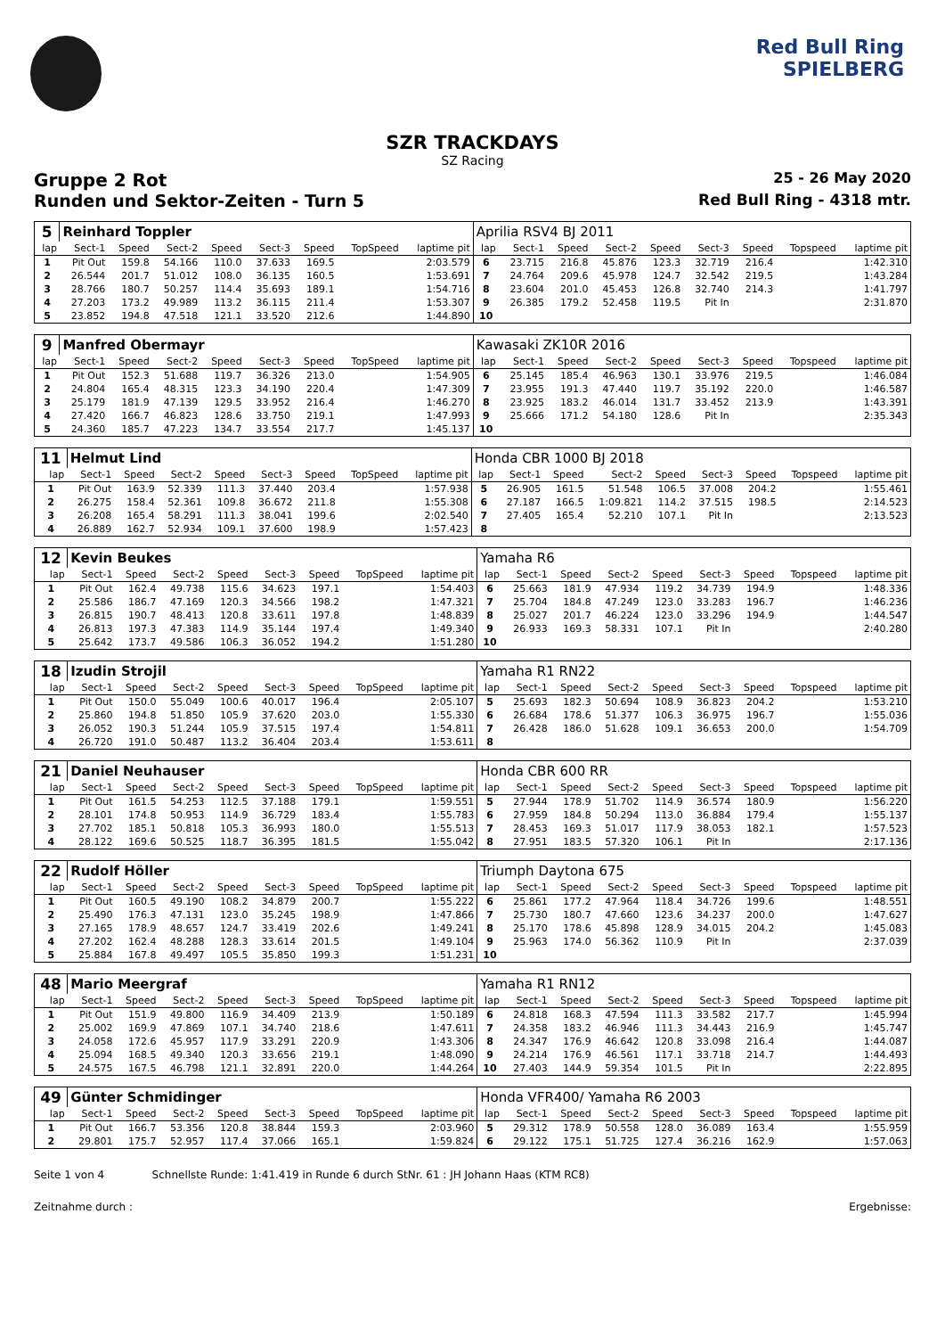Red Bull Ring
SPIELBERG
SZR TRACKDAYS
SZ Racing
Gruppe 2 Rot 25 - 26 May 2020
Runden und Sektor-Zeiten - Turn 5 Red Bull Ring - 4318 mtr.
| 5 | Reinhard Toppler | | | | | | | | Aprilia RSV4 BJ 2011 | | | | | | | | |
| lap | Sect-1 | Speed | Sect-2 | Speed | Sect-3 | Speed | TopSpeed | laptime pit | lap | Sect-1 | Speed | Sect-2 | Speed | Sect-3 | Speed | Topspeed | laptime pit |
| 1 | Pit Out | 159.8 | 54.166 | 110.0 | 37.633 | 169.5 | | 2:03.579 | 6 | 23.715 | 216.8 | 45.876 | 123.3 | 32.719 | 216.4 | | 1:42.310 |
| 2 | 26.544 | 201.7 | 51.012 | 108.0 | 36.135 | 160.5 | | 1:53.691 | 7 | 24.764 | 209.6 | 45.978 | 124.7 | 32.542 | 219.5 | | 1:43.284 |
| 3 | 28.766 | 180.7 | 50.257 | 114.4 | 35.693 | 189.1 | | 1:54.716 | 8 | 23.604 | 201.0 | 45.453 | 126.8 | 32.740 | 214.3 | | 1:41.797 |
| 4 | 27.203 | 173.2 | 49.989 | 113.2 | 36.115 | 211.4 | | 1:53.307 | 9 | 26.385 | 179.2 | 52.458 | 119.5 | Pit In | | | 2:31.870 |
| 5 | 23.852 | 194.8 | 47.518 | 121.1 | 33.520 | 212.6 | | 1:44.890 | 10 | | | | | | | | |
| 9 | Manfred Obermayr | | | | | | | | Kawasaki ZK10R 2016 | | | | | | | | |
| lap | Sect-1 | Speed | Sect-2 | Speed | Sect-3 | Speed | TopSpeed | laptime pit | lap | Sect-1 | Speed | Sect-2 | Speed | Sect-3 | Speed | Topspeed | laptime pit |
| 1 | Pit Out | 152.3 | 51.688 | 119.7 | 36.326 | 213.0 | | 1:54.905 | 6 | 25.145 | 185.4 | 46.963 | 130.1 | 33.976 | 219.5 | | 1:46.084 |
| 2 | 24.804 | 165.4 | 48.315 | 123.3 | 34.190 | 220.4 | | 1:47.309 | 7 | 23.955 | 191.3 | 47.440 | 119.7 | 35.192 | 220.0 | | 1:46.587 |
| 3 | 25.179 | 181.9 | 47.139 | 129.5 | 33.952 | 216.4 | | 1:46.270 | 8 | 23.925 | 183.2 | 46.014 | 131.7 | 33.452 | 213.9 | | 1:43.391 |
| 4 | 27.420 | 166.7 | 46.823 | 128.6 | 33.750 | 219.1 | | 1:47.993 | 9 | 25.666 | 171.2 | 54.180 | 128.6 | Pit In | | | 2:35.343 |
| 5 | 24.360 | 185.7 | 47.223 | 134.7 | 33.554 | 217.7 | | 1:45.137 | 10 | | | | | | | | |
| 11 | Helmut Lind | | | | | | | | Honda CBR 1000 BJ 2018 | | | | | | | | |
| lap | Sect-1 | Speed | Sect-2 | Speed | Sect-3 | Speed | TopSpeed | laptime pit | lap | Sect-1 | Speed | Sect-2 | Speed | Sect-3 | Speed | Topspeed | laptime pit |
| 1 | Pit Out | 163.9 | 52.339 | 111.3 | 37.440 | 203.4 | | 1:57.938 | 5 | 26.905 | 161.5 | 51.548 | 106.5 | 37.008 | 204.2 | | 1:55.461 |
| 2 | 26.275 | 158.4 | 52.361 | 109.8 | 36.672 | 211.8 | | 1:55.308 | 6 | 27.187 | 166.5 | 1:09.821 | 114.2 | 37.515 | 198.5 | | 2:14.523 |
| 3 | 26.208 | 165.4 | 58.291 | 111.3 | 38.041 | 199.6 | | 2:02.540 | 7 | 27.405 | 165.4 | 52.210 | 107.1 | Pit In | | | 2:13.523 |
| 4 | 26.889 | 162.7 | 52.934 | 109.1 | 37.600 | 198.9 | | 1:57.423 | 8 | | | | | | | | |
| 12 | Kevin Beukes | | | | | | | | Yamaha R6 | | | | | | | | |
| lap | Sect-1 | Speed | Sect-2 | Speed | Sect-3 | Speed | TopSpeed | laptime pit | lap | Sect-1 | Speed | Sect-2 | Speed | Sect-3 | Speed | Topspeed | laptime pit |
| 1 | Pit Out | 162.4 | 49.738 | 115.6 | 34.623 | 197.1 | | 1:54.403 | 6 | 25.663 | 181.9 | 47.934 | 119.2 | 34.739 | 194.9 | | 1:48.336 |
| 2 | 25.586 | 186.7 | 47.169 | 120.3 | 34.566 | 198.2 | | 1:47.321 | 7 | 25.704 | 184.8 | 47.249 | 123.0 | 33.283 | 196.7 | | 1:46.236 |
| 3 | 26.815 | 190.7 | 48.413 | 120.8 | 33.611 | 197.8 | | 1:48.839 | 8 | 25.027 | 201.7 | 46.224 | 123.0 | 33.296 | 194.9 | | 1:44.547 |
| 4 | 26.813 | 197.3 | 47.383 | 114.9 | 35.144 | 197.4 | | 1:49.340 | 9 | 26.933 | 169.3 | 58.331 | 107.1 | Pit In | | | 2:40.280 |
| 5 | 25.642 | 173.7 | 49.586 | 106.3 | 36.052 | 194.2 | | 1:51.280 | 10 | | | | | | | | |
| 18 | Izudin Strojil | | | | | | | | Yamaha R1 RN22 | | | | | | | | |
| lap | Sect-1 | Speed | Sect-2 | Speed | Sect-3 | Speed | TopSpeed | laptime pit | lap | Sect-1 | Speed | Sect-2 | Speed | Sect-3 | Speed | Topspeed | laptime pit |
| 1 | Pit Out | 150.0 | 55.049 | 100.6 | 40.017 | 196.4 | | 2:05.107 | 5 | 25.693 | 182.3 | 50.694 | 108.9 | 36.823 | 204.2 | | 1:53.210 |
| 2 | 25.860 | 194.8 | 51.850 | 105.9 | 37.620 | 203.0 | | 1:55.330 | 6 | 26.684 | 178.6 | 51.377 | 106.3 | 36.975 | 196.7 | | 1:55.036 |
| 3 | 26.052 | 190.3 | 51.244 | 105.9 | 37.515 | 197.4 | | 1:54.811 | 7 | 26.428 | 186.0 | 51.628 | 109.1 | 36.653 | 200.0 | | 1:54.709 |
| 4 | 26.720 | 191.0 | 50.487 | 113.2 | 36.404 | 203.4 | | 1:53.611 | 8 | | | | | | | | |
| 21 | Daniel Neuhauser | | | | | | | | Honda CBR 600 RR | | | | | | | | |
| lap | Sect-1 | Speed | Sect-2 | Speed | Sect-3 | Speed | TopSpeed | laptime pit | lap | Sect-1 | Speed | Sect-2 | Speed | Sect-3 | Speed | Topspeed | laptime pit |
| 1 | Pit Out | 161.5 | 54.253 | 112.5 | 37.188 | 179.1 | | 1:59.551 | 5 | 27.944 | 178.9 | 51.702 | 114.9 | 36.574 | 180.9 | | 1:56.220 |
| 2 | 28.101 | 174.8 | 50.953 | 114.9 | 36.729 | 183.4 | | 1:55.783 | 6 | 27.959 | 184.8 | 50.294 | 113.0 | 36.884 | 179.4 | | 1:55.137 |
| 3 | 27.702 | 185.1 | 50.818 | 105.3 | 36.993 | 180.0 | | 1:55.513 | 7 | 28.453 | 169.3 | 51.017 | 117.9 | 38.053 | 182.1 | | 1:57.523 |
| 4 | 28.122 | 169.6 | 50.525 | 118.7 | 36.395 | 181.5 | | 1:55.042 | 8 | 27.951 | 183.5 | 57.320 | 106.1 | Pit In | | | 2:17.136 |
| 22 | Rudolf Höller | | | | | | | | Triumph Daytona 675 | | | | | | | | |
| lap | Sect-1 | Speed | Sect-2 | Speed | Sect-3 | Speed | TopSpeed | laptime pit | lap | Sect-1 | Speed | Sect-2 | Speed | Sect-3 | Speed | Topspeed | laptime pit |
| 1 | Pit Out | 160.5 | 49.190 | 108.2 | 34.879 | 200.7 | | 1:55.222 | 6 | 25.861 | 177.2 | 47.964 | 118.4 | 34.726 | 199.6 | | 1:48.551 |
| 2 | 25.490 | 176.3 | 47.131 | 123.0 | 35.245 | 198.9 | | 1:47.866 | 7 | 25.730 | 180.7 | 47.660 | 123.6 | 34.237 | 200.0 | | 1:47.627 |
| 3 | 27.165 | 178.9 | 48.657 | 124.7 | 33.419 | 202.6 | | 1:49.241 | 8 | 25.170 | 178.6 | 45.898 | 128.9 | 34.015 | 204.2 | | 1:45.083 |
| 4 | 27.202 | 162.4 | 48.288 | 128.3 | 33.614 | 201.5 | | 1:49.104 | 9 | 25.963 | 174.0 | 56.362 | 110.9 | Pit In | | | 2:37.039 |
| 5 | 25.884 | 167.8 | 49.497 | 105.5 | 35.850 | 199.3 | | 1:51.231 | 10 | | | | | | | | |
| 48 | Mario Meergraf | | | | | | | | Yamaha R1 RN12 | | | | | | | | |
| lap | Sect-1 | Speed | Sect-2 | Speed | Sect-3 | Speed | TopSpeed | laptime pit | lap | Sect-1 | Speed | Sect-2 | Speed | Sect-3 | Speed | Topspeed | laptime pit |
| 1 | Pit Out | 151.9 | 49.800 | 116.9 | 34.409 | 213.9 | | 1:50.189 | 6 | 24.818 | 168.3 | 47.594 | 111.3 | 33.582 | 217.7 | | 1:45.994 |
| 2 | 25.002 | 169.9 | 47.869 | 107.1 | 34.740 | 218.6 | | 1:47.611 | 7 | 24.358 | 183.2 | 46.946 | 111.3 | 34.443 | 216.9 | | 1:45.747 |
| 3 | 24.058 | 172.6 | 45.957 | 117.9 | 33.291 | 220.9 | | 1:43.306 | 8 | 24.347 | 176.9 | 46.642 | 120.8 | 33.098 | 216.4 | | 1:44.087 |
| 4 | 25.094 | 168.5 | 49.340 | 120.3 | 33.656 | 219.1 | | 1:48.090 | 9 | 24.214 | 176.9 | 46.561 | 117.1 | 33.718 | 214.7 | | 1:44.493 |
| 5 | 24.575 | 167.5 | 46.798 | 121.1 | 32.891 | 220.0 | | 1:44.264 | 10 | 27.403 | 144.9 | 59.354 | 101.5 | Pit In | | | 2:22.895 |
| 49 | Günter Schmidinger | | | | | | | | Honda VFR400/ Yamaha R6 2003 | | | | | | | | |
| lap | Sect-1 | Speed | Sect-2 | Speed | Sect-3 | Speed | TopSpeed | laptime pit | lap | Sect-1 | Speed | Sect-2 | Speed | Sect-3 | Speed | Topspeed | laptime pit |
| 1 | Pit Out | 166.7 | 53.356 | 120.8 | 38.844 | 159.3 | | 2:03.960 | 5 | 29.312 | 178.9 | 50.558 | 128.0 | 36.089 | 163.4 | | 1:55.959 |
| 2 | 29.801 | 175.7 | 52.957 | 117.4 | 37.066 | 165.1 | | 1:59.824 | 6 | 29.122 | 175.1 | 51.725 | 127.4 | 36.216 | 162.9 | | 1:57.063 |
Seite 1 von 4 Schnellste Runde: 1:41.419 in Runde 6 durch StNr. 61 : JH Johann Haas (KTM RC8)
Zeitnahme durch : Ergebnisse: